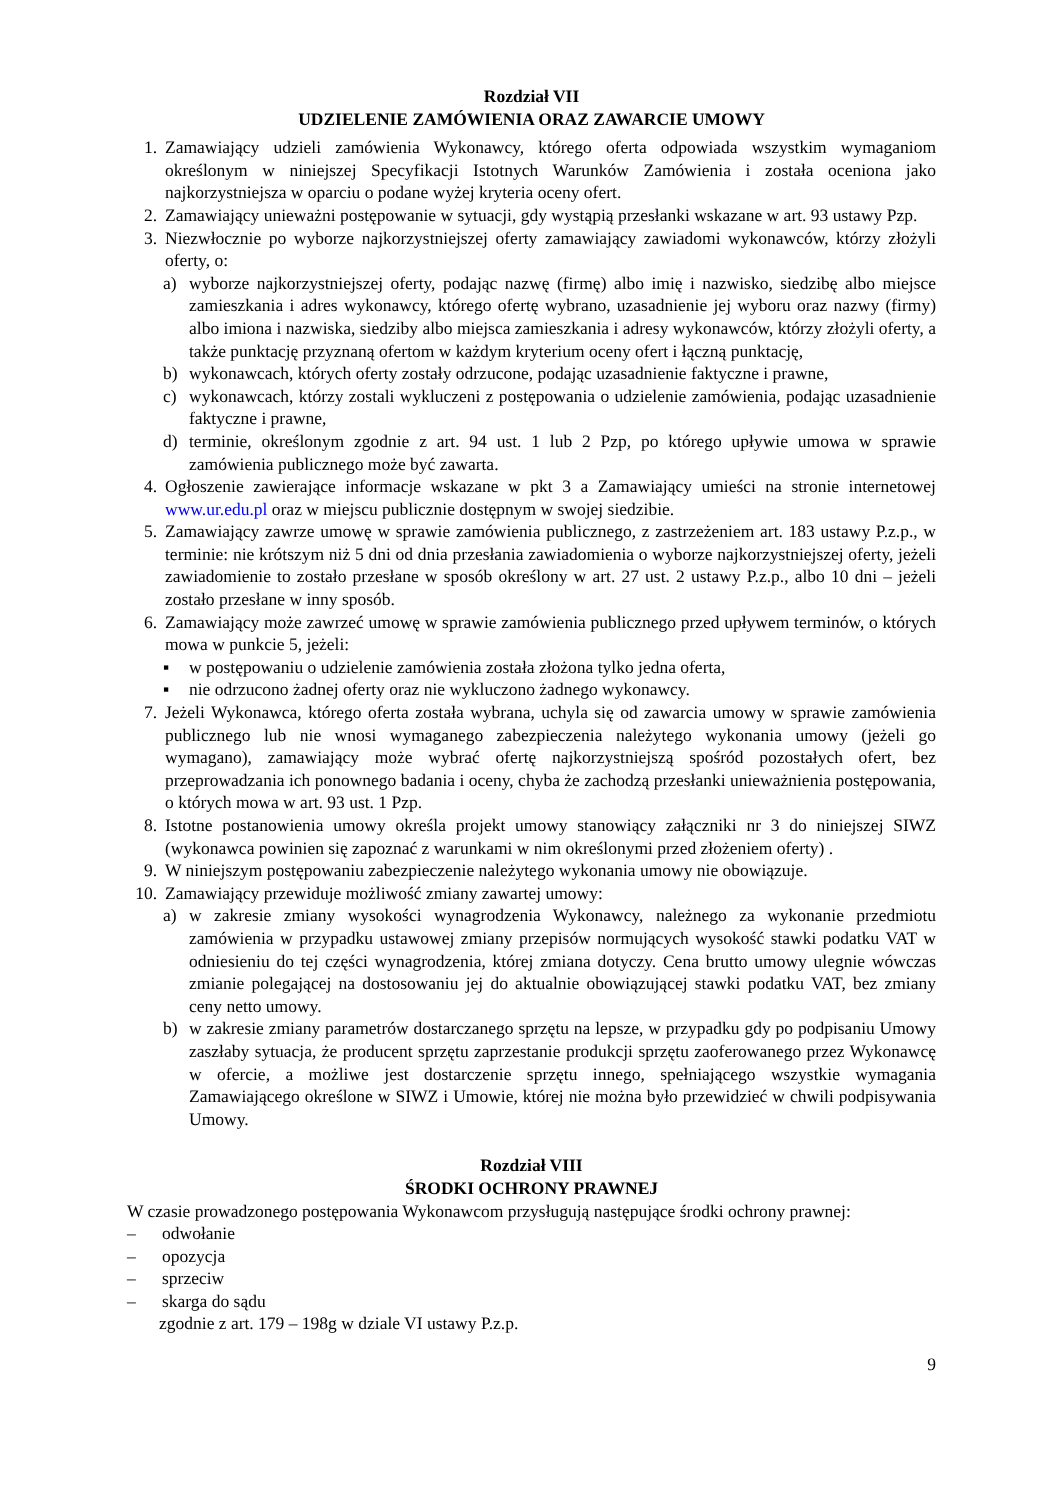Rozdział VII
UDZIELENIE ZAMÓWIENIA ORAZ ZAWARCIE UMOWY
1. Zamawiający udzieli zamówienia Wykonawcy, którego oferta odpowiada wszystkim wymaganiom określonym w niniejszej Specyfikacji Istotnych Warunków Zamówienia i została oceniona jako najkorzystniejsza w oparciu o podane wyżej kryteria oceny ofert.
2. Zamawiający unieważni postępowanie w sytuacji, gdy wystąpią przesłanki wskazane w art. 93 ustawy Pzp.
3. Niezwłocznie po wyborze najkorzystniejszej oferty zamawiający zawiadomi wykonawców, którzy złożyli oferty, o:
a) wyborze najkorzystniejszej oferty, podając nazwę (firmę) albo imię i nazwisko, siedzibę albo miejsce zamieszkania i adres wykonawcy, którego ofertę wybrano, uzasadnienie jej wyboru oraz nazwy (firmy) albo imiona i nazwiska, siedziby albo miejsca zamieszkania i adresy wykonawców, którzy złożyli oferty, a także punktację przyznaną ofertom w każdym kryterium oceny ofert i łączną punktację,
b) wykonawcach, których oferty zostały odrzucone, podając uzasadnienie faktyczne i prawne,
c) wykonawcach, którzy zostali wykluczeni z postępowania o udzielenie zamówienia, podając uzasadnienie faktyczne i prawne,
d) terminie, określonym zgodnie z art. 94 ust. 1 lub 2 Pzp, po którego upływie umowa w sprawie zamówienia publicznego może być zawarta.
4. Ogłoszenie zawierające informacje wskazane w pkt 3 a Zamawiający umieści na stronie internetowej www.ur.edu.pl oraz w miejscu publicznie dostępnym w swojej siedzibie.
5. Zamawiający zawrze umowę w sprawie zamówienia publicznego, z zastrzeżeniem art. 183 ustawy P.z.p., w terminie: nie krótszym niż 5 dni od dnia przesłania zawiadomienia o wyborze najkorzystniejszej oferty, jeżeli zawiadomienie to zostało przesłane w sposób określony w art. 27 ust. 2 ustawy P.z.p., albo 10 dni – jeżeli zostało przesłane w inny sposób.
6. Zamawiający może zawrzeć umowę w sprawie zamówienia publicznego przed upływem terminów, o których mowa w punkcie 5, jeżeli:
▪ w postępowaniu o udzielenie zamówienia została złożona tylko jedna oferta,
▪ nie odrzucono żadnej oferty oraz nie wykluczono żadnego wykonawcy.
7. Jeżeli Wykonawca, którego oferta została wybrana, uchyla się od zawarcia umowy w sprawie zamówienia publicznego lub nie wnosi wymaganego zabezpieczenia należytego wykonania umowy (jeżeli go wymagano), zamawiający może wybrać ofertę najkorzystniejszą spośród pozostałych ofert, bez przeprowadzania ich ponownego badania i oceny, chyba że zachodzą przesłanki unieważnienia postępowania, o których mowa w art. 93 ust. 1 Pzp.
8. Istotne postanowienia umowy określa projekt umowy stanowiący załączniki nr 3 do niniejszej SIWZ (wykonawca powinien się zapoznać z warunkami w nim określonymi przed złożeniem oferty) .
9. W niniejszym postępowaniu zabezpieczenie należytego wykonania umowy nie obowiązuje.
10. Zamawiający przewiduje możliwość zmiany zawartej umowy:
a) w zakresie zmiany wysokości wynagrodzenia Wykonawcy, należnego za wykonanie przedmiotu zamówienia w przypadku ustawowej zmiany przepisów normujących wysokość stawki podatku VAT w odniesieniu do tej części wynagrodzenia, której zmiana dotyczy. Cena brutto umowy ulegnie wówczas zmianie polegającej na dostosowaniu jej do aktualnie obowiązującej stawki podatku VAT, bez zmiany ceny netto umowy.
b) w zakresie zmiany parametrów dostarczanego sprzętu na lepsze, w przypadku gdy po podpisaniu Umowy zaszłaby sytuacja, że producent sprzętu zaprzestanie produkcji sprzętu zaoferowanego przez Wykonawcę w ofercie, a możliwe jest dostarczenie sprzętu innego, spełniającego wszystkie wymagania Zamawiającego określone w SIWZ i Umowie, której nie można było przewidzieć w chwili podpisywania Umowy.
Rozdział VIII
ŚRODKI OCHRONY PRAWNEJ
W czasie prowadzonego postępowania Wykonawcom przysługują następujące środki ochrony prawnej:
– odwołanie
– opozycja
– sprzeciw
– skarga do sądu
zgodnie z art. 179 – 198g w dziale VI ustawy P.z.p.
9